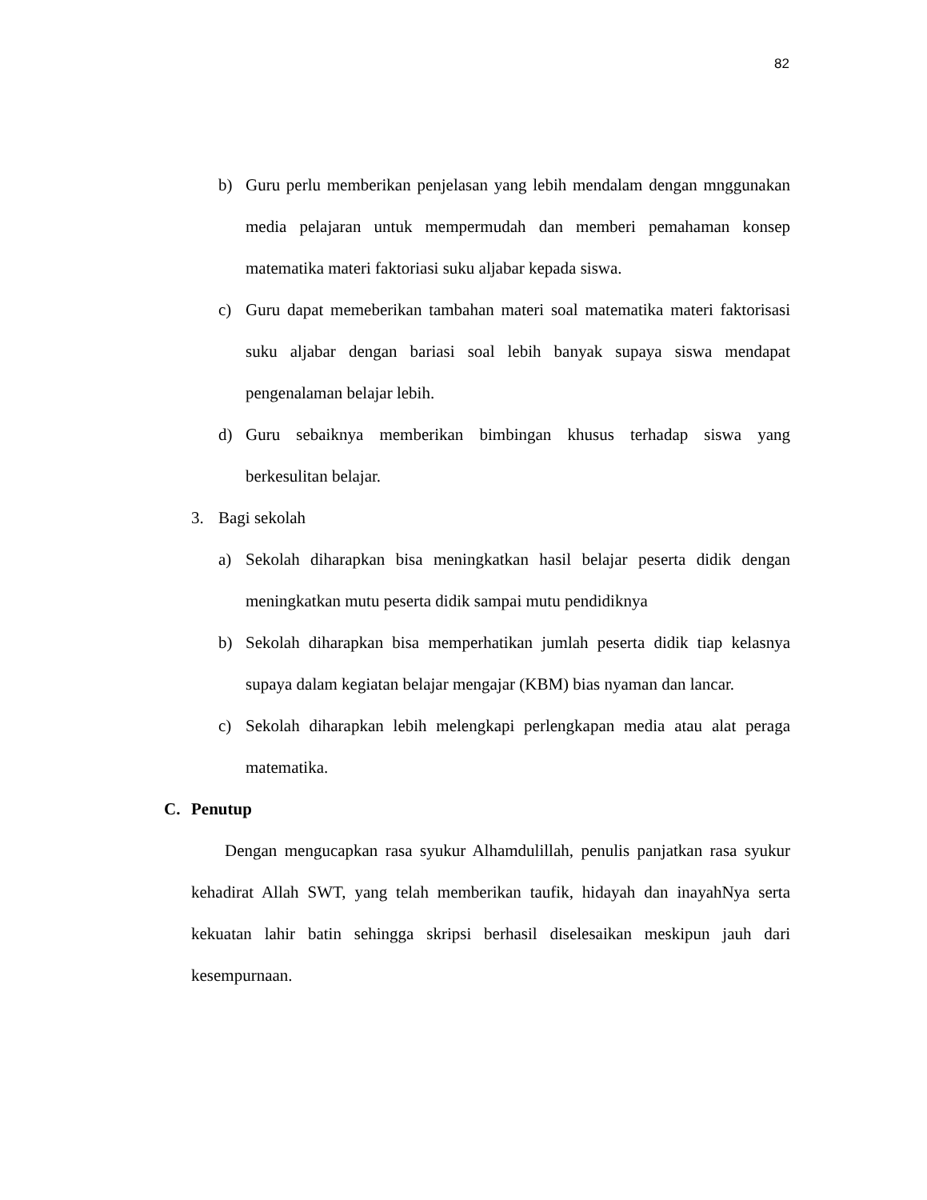82
b) Guru perlu memberikan penjelasan yang lebih mendalam dengan mnggunakan media pelajaran untuk mempermudah dan memberi pemahaman konsep matematika materi faktoriasi suku aljabar kepada siswa.
c) Guru dapat memeberikan tambahan materi soal matematika materi faktorisasi suku aljabar dengan bariasi soal lebih banyak supaya siswa mendapat pengenalaman belajar lebih.
d) Guru sebaiknya memberikan bimbingan khusus terhadap siswa yang berkesulitan belajar.
3. Bagi sekolah
a) Sekolah diharapkan bisa meningkatkan hasil belajar peserta didik dengan meningkatkan mutu peserta didik sampai mutu pendidiknya
b) Sekolah diharapkan bisa memperhatikan jumlah peserta didik tiap kelasnya supaya dalam kegiatan belajar mengajar (KBM) bias nyaman dan lancar.
c) Sekolah diharapkan lebih melengkapi perlengkapan media atau alat peraga matematika.
C. Penutup
Dengan mengucapkan rasa syukur Alhamdulillah, penulis panjatkan rasa syukur kehadirat Allah SWT, yang telah memberikan taufik, hidayah dan inayahNya serta kekuatan lahir batin sehingga skripsi berhasil diselesaikan meskipun jauh dari kesempurnaan.